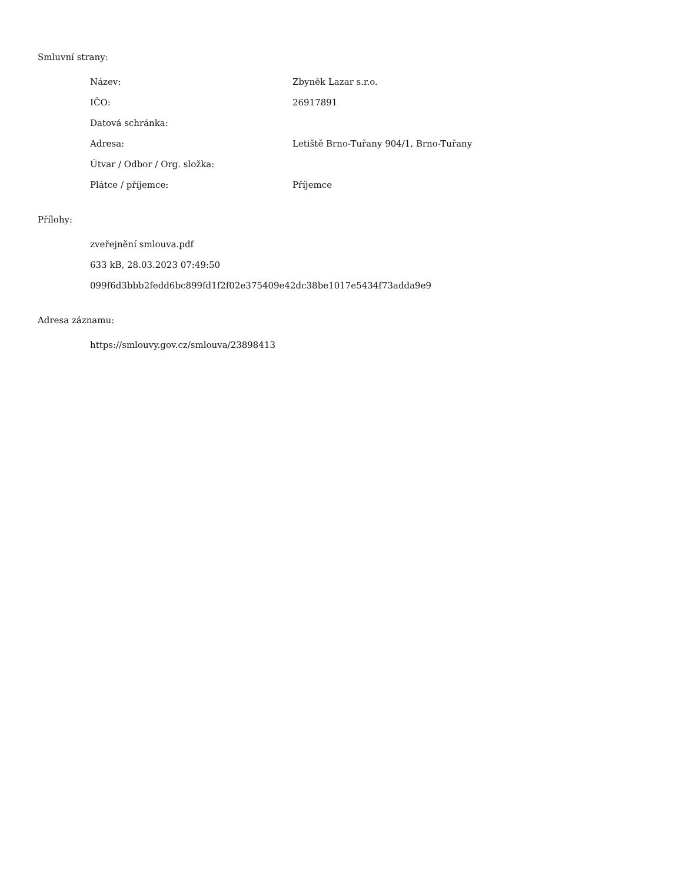Smluvní strany:
| Název: | Zbyněk Lazar s.r.o. |
| IČO: | 26917891 |
| Datová schránka: | |
| Adresa: | Letiště Brno-Tuřany 904/1, Brno-Tuřany |
| Útvar / Odbor / Org. složka: | |
| Plátce / příjemce: | Příjemce |
Přílohy:
zveřejnění smlouva.pdf
633 kB, 28.03.2023 07:49:50
099f6d3bbb2fedd6bc899fd1f2f02e375409e42dc38be1017e5434f73adda9e9
Adresa záznamu:
https://smlouvy.gov.cz/smlouva/23898413